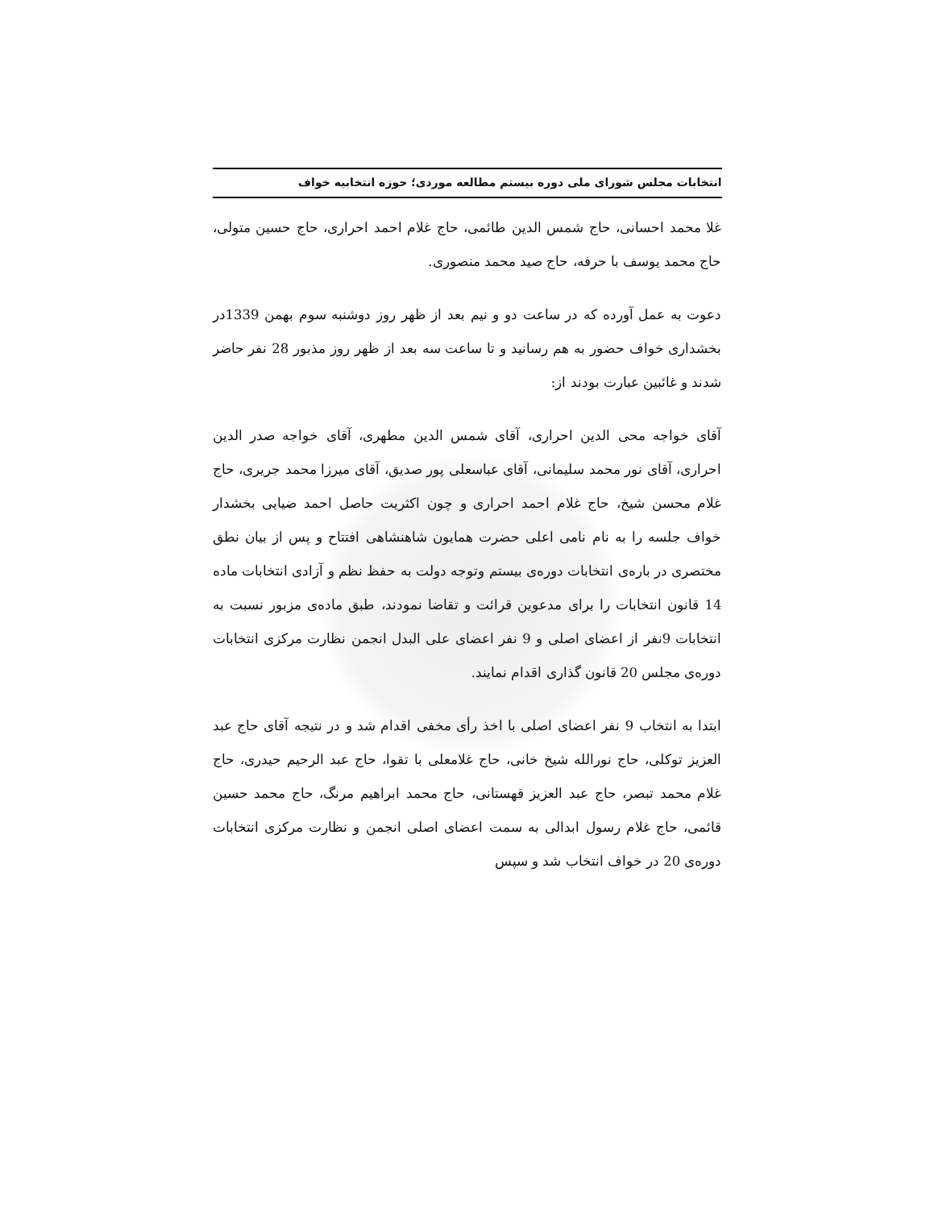انتخابات مجلس شورای ملی دوره بیستم مطالعه موردی؛ حوزه انتخابیه خواف
غلا محمد احسانی، حاج شمس الدین طائمی، حاج غلام احمد احراری، حاج حسین متولی، حاج محمد یوسف با حرفه، حاج صید محمد منصوری.
دعوت به عمل آورده که در ساعت دو و نیم بعد از ظهر روز دوشنبه سوم بهمن 1339در بخشداری خواف حضور به هم رسانید و تا ساعت سه بعد از ظهر روز مذبور 28 نفر حاضر شدند و غائبین عبارت بودند از:
آقای خواجه محی الدین احراری، آقای شمس الدین مطهری، آقای خواجه صدر الدین احراری، آقای نور محمد سلیمانی، آقای عباسعلی پور صدیق، آقای میرزا محمد جریری، حاج غلام محسن شیخ، حاج غلام احمد احراری و چون اکثریت حاصل احمد ضیایی بخشدار خواف جلسه را به نام نامی اعلی حضرت همایون شاهنشاهی افتتاح و پس از بیان نطق مختصری در باره‌ی انتخابات دوره‌ی بیستم وتوجه دولت به حفظ نظم و آزادی انتخابات ماده 14 قانون انتخابات را برای مدعوین قرائت و تقاضا نمودند، طبق ماده‌ی مزبور نسبت به انتخابات 9نفر از اعضای اصلی و 9 نفر اعضای علی البدل انجمن نظارت مرکزی انتخابات دوره‌ی مجلس 20 قانون گذاری اقدام نمایند.
ابتدا به انتخاب 9 نفر اعضای اصلی با اخذ رأی مخفی اقدام شد و در نتیجه آقای حاج عبد العزیز توکلی، حاج نورالله شیخ خانی، حاج غلامعلی با تقوا، حاج عبد الرحیم حیدری، حاج غلام محمد تبصر، حاج عبد العزیز قهستانی، حاج محمد ابراهیم مرنگ، حاج محمد حسین قائمی، حاج غلام رسول ابدالی به سمت اعضای اصلی انجمن و نظارت مرکزی انتخابات دوره‌ی 20 در خواف انتخاب شد و سپس